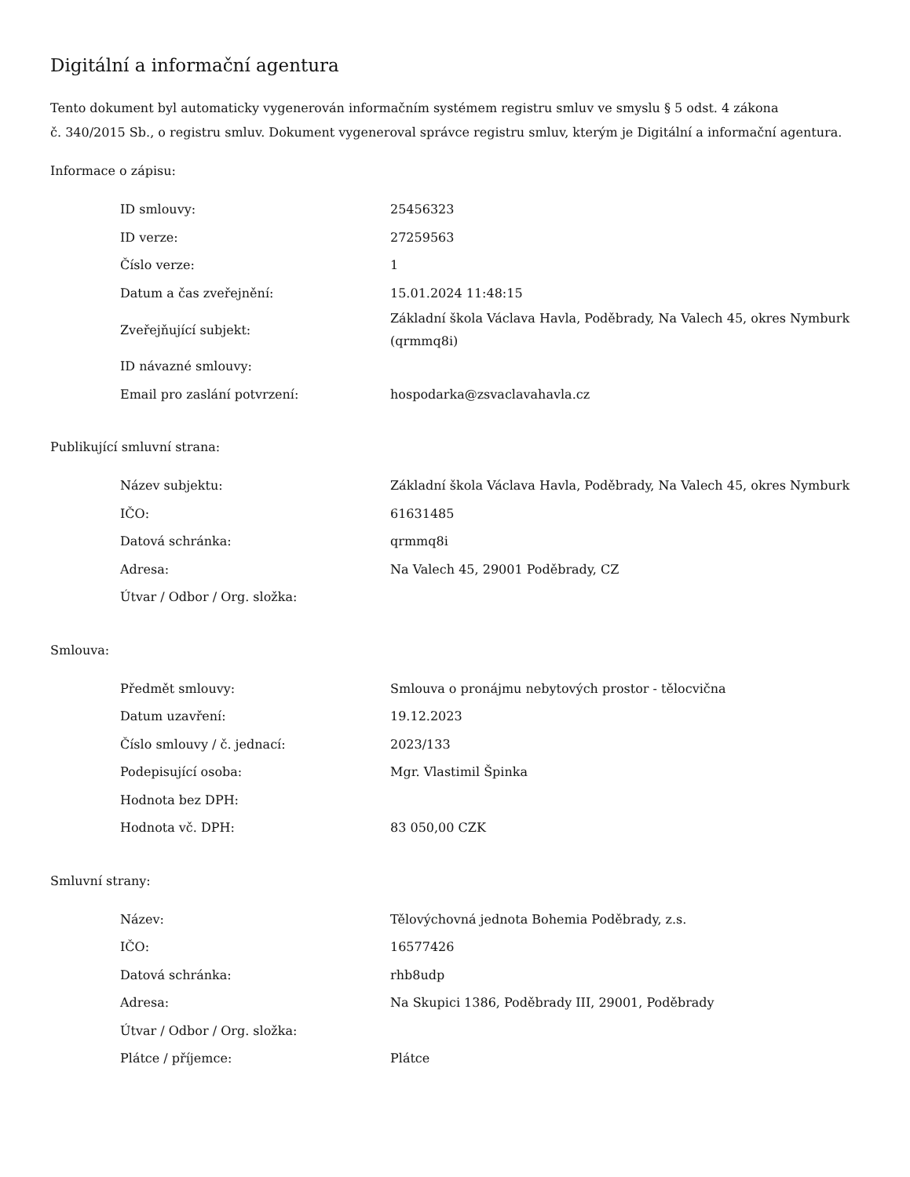Digitální a informační agentura
Tento dokument byl automaticky vygenerován informačním systémem registru smluv ve smyslu § 5 odst. 4 zákona
č. 340/2015 Sb., o registru smluv. Dokument vygeneroval správce registru smluv, kterým je Digitální a informační agentura.
Informace o zápisu:
| ID smlouvy: | 25456323 |
| ID verze: | 27259563 |
| Číslo verze: | 1 |
| Datum a čas zveřejnění: | 15.01.2024 11:48:15 |
| Zveřejňující subjekt: | Základní škola Václava Havla, Poděbrady, Na Valech 45, okres Nymburk (qrmmq8i) |
| ID návazné smlouvy: | |
| Email pro zaslání potvrzení: | hospodarka@zsvaclavahavla.cz |
Publikující smluvní strana:
| Název subjektu: | Základní škola Václava Havla, Poděbrady, Na Valech 45, okres Nymburk |
| IČO: | 61631485 |
| Datová schránka: | qrmmq8i |
| Adresa: | Na Valech 45, 29001 Poděbrady, CZ |
| Útvar / Odbor / Org. složka: | |
Smlouva:
| Předmět smlouvy: | Smlouva o pronájmu nebytových prostor - tělocvična |
| Datum uzavření: | 19.12.2023 |
| Číslo smlouvy / č. jednací: | 2023/133 |
| Podepisující osoba: | Mgr. Vlastimil Špinka |
| Hodnota bez DPH: | |
| Hodnota vč. DPH: | 83 050,00 CZK |
Smluvní strany:
| Název: | Tělovýchovná jednota Bohemia Poděbrady, z.s. |
| IČO: | 16577426 |
| Datová schránka: | rhb8udp |
| Adresa: | Na Skupici 1386, Poděbrady III, 29001, Poděbrady |
| Útvar / Odbor / Org. složka: | |
| Plátce / příjemce: | Plátce |